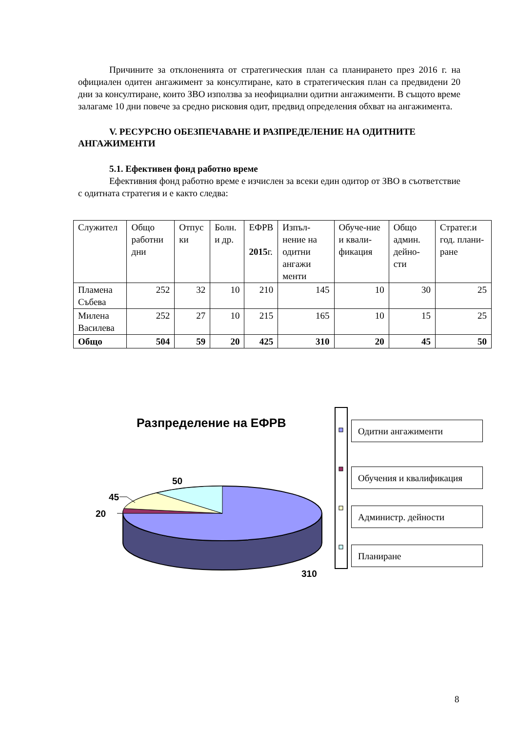Причините за отклоненията от стратегическия план са планирането през 2016 г. на официален одитен ангажимент за консултиране, като в стратегическия план са предвидени 20 дни за консултиране, които ЗВО използва за неофициални одитни ангажименти. В същото време залагаме 10 дни повече за средно рисковия одит, предвид определения обхват на ангажимента.
V. РЕСУРСНО ОБЕЗПЕЧАВАНЕ И РАЗПРЕДЕЛЕНИЕ НА ОДИТНИТЕ АНГАЖИМЕНТИ
5.1. Ефективен фонд работно време
Ефективния фонд работно време е изчислен за всеки един одитор от ЗВО в съответствие с одитната стратегия и е както следва:
| Служител | Общо работни дни | Отпус ки | Болн. и др. | ЕФРВ 2015 г. | Изпъл-нение на одитни ангажи менти | Обуче-ние и квали-фикация | Общо админ. дейно-сти | Стратег.и год. плани-ране |
| Пламена Събева | 252 | 32 | 10 | 210 | 145 | 10 | 30 | 25 |
| Милена Василева | 252 | 27 | 10 | 215 | 165 | 10 | 15 | 25 |
| Общо | 504 | 59 | 20 | 425 | 310 | 20 | 45 | 50 |
Разпределение на ЕФРВ
50
45
20
310
Одитни ангажименти
Обучения и квалификация
Администр. дейности
Планиране
8